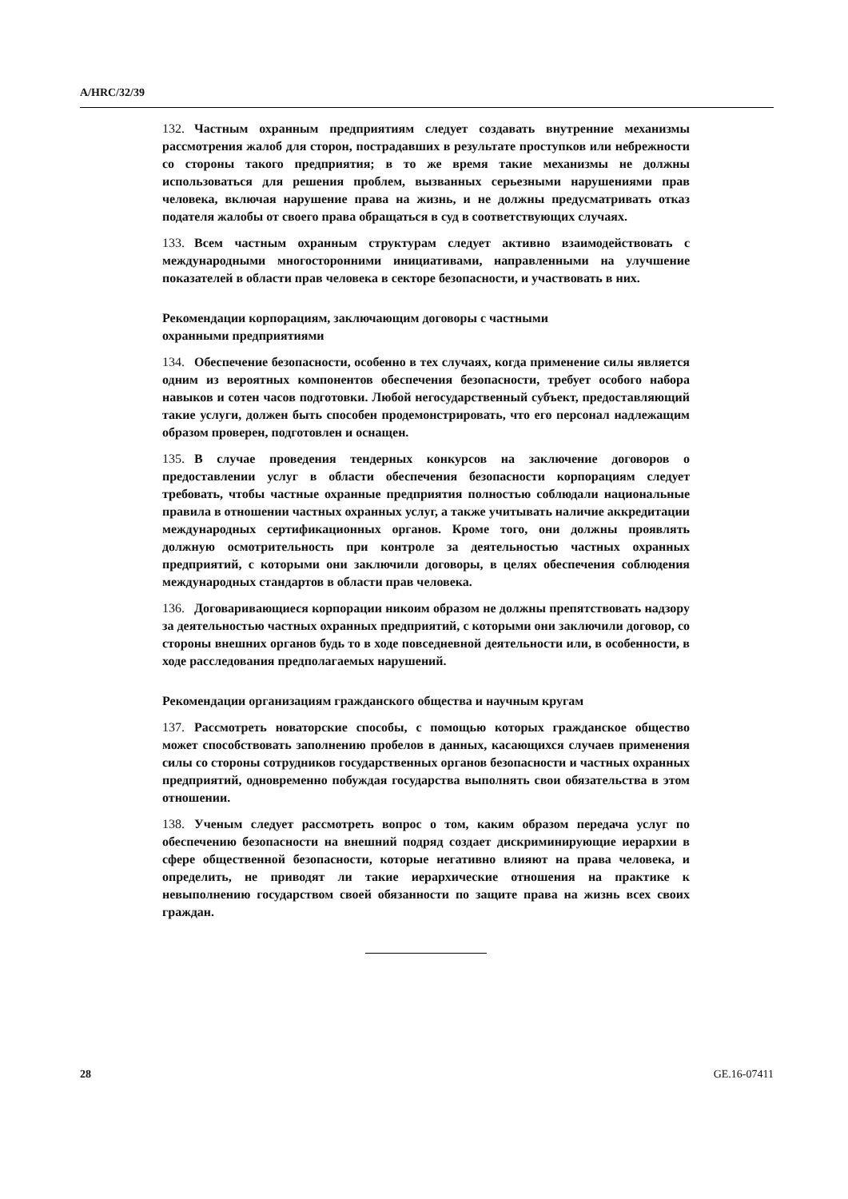A/HRC/32/39
132. Частным охранным предприятиям следует создавать внутренние механизмы рассмотрения жалоб для сторон, пострадавших в результате проступков или небрежности со стороны такого предприятия; в то же время такие механизмы не должны использоваться для решения проблем, вызванных серьезными нарушениями прав человека, включая нарушение права на жизнь, и не должны предусматривать отказ подателя жалобы от своего права обращаться в суд в соответствующих случаях.
133. Всем частным охранным структурам следует активно взаимодействовать с международными многосторонними инициативами, направленными на улучшение показателей в области прав человека в секторе безопасности, и участвовать в них.
Рекомендации корпорациям, заключающим договоры с частными
охранными предприятиями
134. Обеспечение безопасности, особенно в тех случаях, когда применение силы является одним из вероятных компонентов обеспечения безопасности, требует особого набора навыков и сотен часов подготовки. Любой негосударственный субъект, предоставляющий такие услуги, должен быть способен продемонстрировать, что его персонал надлежащим образом проверен, подготовлен и оснащен.
135. В случае проведения тендерных конкурсов на заключение договоров о предоставлении услуг в области обеспечения безопасности корпорациям следует требовать, чтобы частные охранные предприятия полностью соблюдали национальные правила в отношении частных охранных услуг, а также учитывать наличие аккредитации международных сертификационных органов. Кроме того, они должны проявлять должную осмотрительность при контроле за деятельностью частных охранных предприятий, с которыми они заключили договоры, в целях обеспечения соблюдения международных стандартов в области прав человека.
136. Договаривающиеся корпорации никоим образом не должны препятствовать надзору за деятельностью частных охранных предприятий, с которыми они заключили договор, со стороны внешних органов будь то в ходе повседневной деятельности или, в особенности, в ходе расследования предполагаемых нарушений.
Рекомендации организациям гражданского общества и научным кругам
137. Рассмотреть новаторские способы, с помощью которых гражданское общество может способствовать заполнению пробелов в данных, касающихся случаев применения силы со стороны сотрудников государственных органов безопасности и частных охранных предприятий, одновременно побуждая государства выполнять свои обязательства в этом отношении.
138. Ученым следует рассмотреть вопрос о том, каким образом передача услуг по обеспечению безопасности на внешний подряд создает дискриминирующие иерархии в сфере общественной безопасности, которые негативно влияют на права человека, и определить, не приводят ли такие иерархические отношения на практике к невыполнению государством своей обязанности по защите права на жизнь всех своих граждан.
28 GE.16-07411